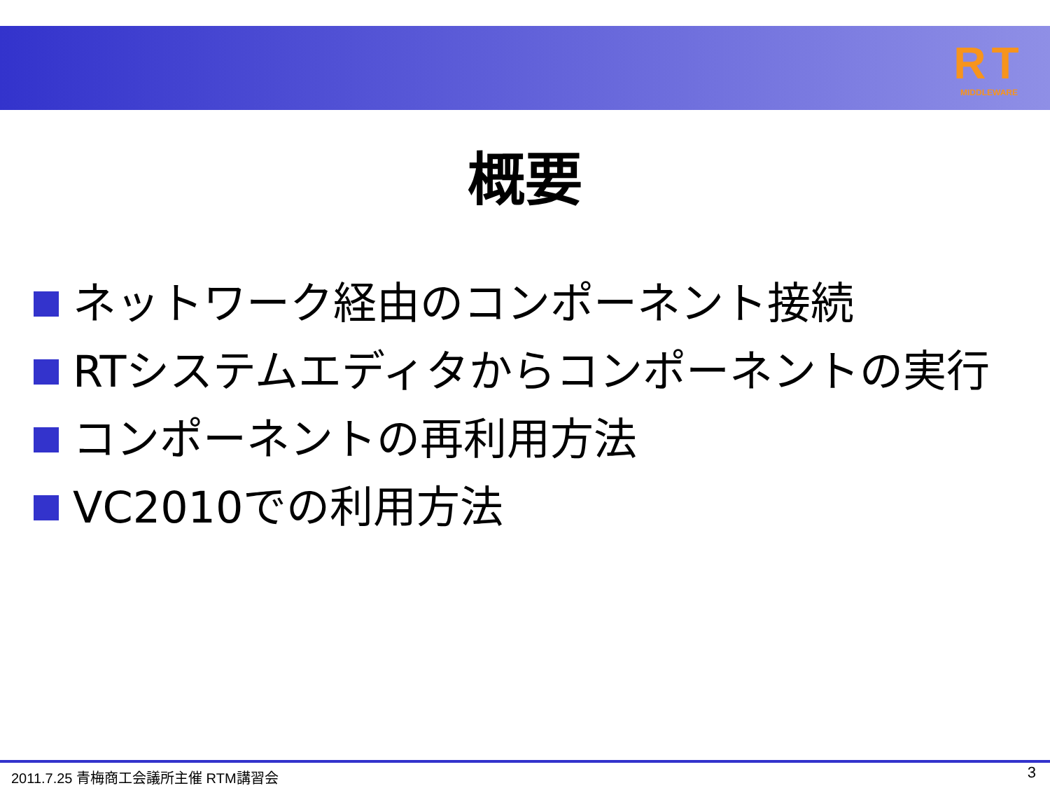RT
MIDDLEWARE
概要
ネットワーク経由のコンポーネント接続
RTシステムエディタからコンポーネントの実行
コンポーネントの再利用方法
VC2010での利用方法
2011.7.25 青梅商工会議所主催 RTM講習会
3